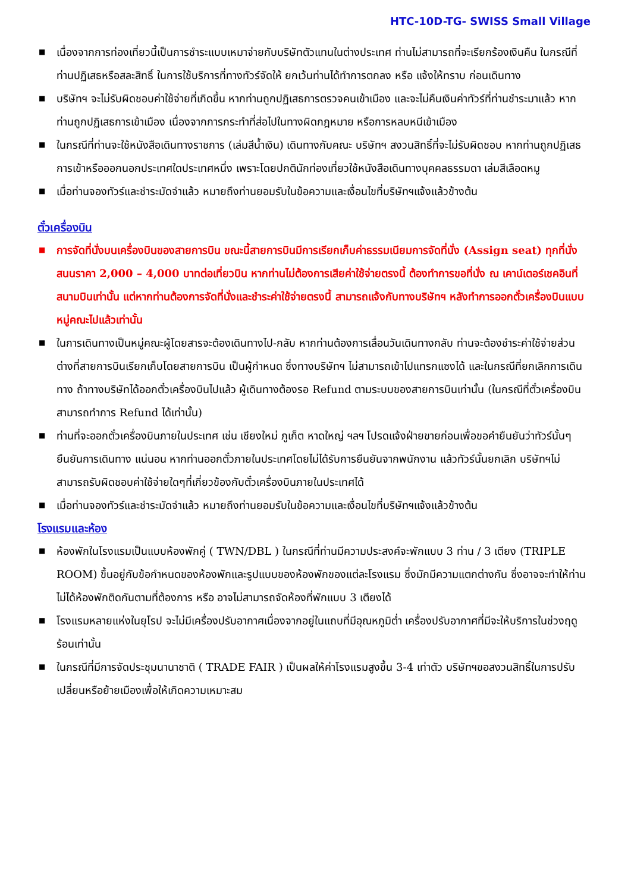HTC-10D-TG- SWISS Small Village
■ เนื่องจากการท่องเที่ยวนี้เป็นการชำระแบบเหมาจ่ายกับบริษัทตัวแทนในต่างประเทศ ท่านไม่สามารถที่จะเรียกร้องเงินคืน ในกรณีที่ท่านปฏิเสธหรือสละสิทธิ์ ในการใช้บริการที่ทางทัวร์จัดให้ ยกเว้นท่านได้ทำการตกลง หรือ แจ้งให้ทราบ ก่อนเดินทาง
■ บริษัทฯ จะไม่รับผิดชอบค่าใช้จ่ายที่เกิดขึ้น หากท่านถูกปฏิเสธการตรวจคนเข้าเมือง และจะไม่คืนเงินค่าทัวร์ที่ท่านชำระมาแล้ว หากท่านถูกปฏิเสธการเข้าเมือง เนื่องจากการกระทำที่ส่อไปในทางผิดกฎหมาย หรือการหลบหนีเข้าเมือง
■ ในกรณีที่ท่านจะใช้หนังสือเดินทางราชการ (เล่มสีน้ำเงิน) เดินทางกับคณะ บริษัทฯ สงวนสิทธิ์ที่จะไม่รับผิดชอบ หากท่านถูกปฏิเสธการเข้าหรือออกนอกประเทศใดประเทศหนึ่ง เพราะโดยปกตินักท่องเที่ยวใช้หนังสือเดินทางบุคคลธรรมดา เล่มสีเลือดหมู
■ เมื่อท่านจองทัวร์และชำระมัดจำแล้ว หมายถึงท่านยอมรับในข้อความและเงื่อนไขที่บริษัทฯแจ้งแล้วข้างต้น
ตั๋วเครื่องบิน
■ การจัดที่นั่งบนเครื่องบินของสายการบิน ขณะนี้สายการบินมีการเรียกเก็บค่าธรรมเนียมการจัดที่นั่ง (Assign seat) ทุกที่นั่ง สนนราคา 2,000 – 4,000 บาทต่อเที่ยวบิน หากท่านไม่ต้องการเสียค่าใช้จ่ายตรงนี้ ต้องทำการขอที่นั่ง ณ เคาน์เตอร์เชคอินที่สนามบินเท่านั้น แต่หากท่านต้องการจัดที่นั่งและชำระค่าใช้จ่ายตรงนี้ สามารถแจ้งกับทางบริษัทฯ หลังทำการออกตั๋วเครื่องบินแบบหมู่คณะไปแล้วเท่านั้น
■ ในการเดินทางเป็นหมู่คณะผู้โดยสารจะต้องเดินทางไป-กลับ หากท่านต้องการเลื่อนวันเดินทางกลับ ท่านจะต้องชำระค่าใช้จ่ายส่วนต่างที่สายการบินเรียกเก็บโดยสายการบิน เป็นผู้กำหนด ซึ่งทางบริษัทฯ ไม่สามารถเข้าไปแทรกแซงได้ และในกรณีที่ยกเลิกการเดินทาง ถ้าทางบริษัทได้ออกตั๋วเครื่องบินไปแล้ว ผู้เดินทางต้องรอ Refund ตามระบบของสายการบินเท่านั้น (ในกรณีที่ตั๋วเครื่องบินสามารถทำการ Refund ได้เท่านั้น)
■ ท่านที่จะออกตั๋วเครื่องบินภายในประเทศ เช่น เชียงใหม่ ภูเก็ต หาดใหญ่ ฯลฯ โปรดแจ้งฝ่ายขายก่อนเพื่อขอคำยืนยันว่าทัวร์นั้นๆ ยืนยันการเดินทาง แน่นอน หากท่านออกตั๋วภายในประเทศโดยไม่ได้รับการยืนยันจากพนักงาน แล้วทัวร์นั้นยกเลิก บริษัทฯไม่สามารถรับผิดชอบค่าใช้จ่ายใดๆที่เกี่ยวข้องกับตั๋วเครื่องบินภายในประเทศได้
■ เมื่อท่านจองทัวร์และชำระมัดจำแล้ว หมายถึงท่านยอมรับในข้อความและเงื่อนไขที่บริษัทฯแจ้งแล้วข้างต้น
โรงแรมและห้อง
■ ห้องพักในโรงแรมเป็นแบบห้องพักคู่ ( TWN/DBL ) ในกรณีที่ท่านมีความประสงค์จะพักแบบ 3 ท่าน / 3 เตียง (TRIPLE ROOM) ขึ้นอยู่กับข้อกำหนดของห้องพักและรูปแบบของห้องพักของแต่ละโรงแรม ซึ่งมักมีความแตกต่างกัน ซึ่งอาจจะทำให้ท่านไม่ได้ห้องพักติดกันตามที่ต้องการ หรือ อาจไม่สามารถจัดห้องที่พักแบบ 3 เตียงได้
■ โรงแรมหลายแห่งในยุโรป จะไม่มีเครื่องปรับอากาศเนื่องจากอยู่ในแถบที่มีอุณหภูมิต่ำ เครื่องปรับอากาศที่มีจะให้บริการในช่วงฤดูร้อนเท่านั้น
■ ในกรณีที่มีการจัดประชุมนานาชาติ ( TRADE FAIR ) เป็นผลให้ค่าโรงแรมสูงขึ้น 3-4 เท่าตัว บริษัทฯขอสงวนสิทธิ์ในการปรับเปลี่ยนหรือย้ายเมืองเพื่อให้เกิดความเหมาะสม